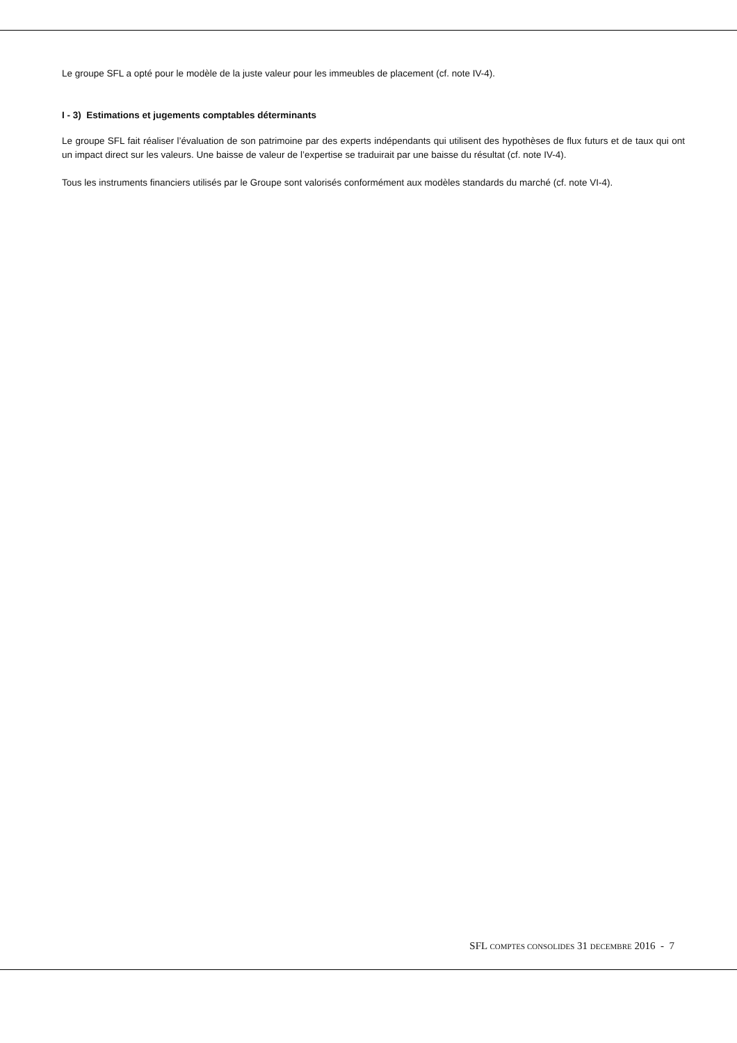Le groupe SFL a opté pour le modèle de la juste valeur pour les immeubles de placement (cf. note IV-4).
I - 3) Estimations et jugements comptables déterminants
Le groupe SFL fait réaliser l’évaluation de son patrimoine par des experts indépendants qui utilisent des hypothèses de flux futurs et de taux qui ont un impact direct sur les valeurs. Une baisse de valeur de l’expertise se traduirait par une baisse du résultat (cf. note IV-4).
Tous les instruments financiers utilisés par le Groupe sont valorisés conformément aux modèles standards du marché (cf. note VI-4).
SFL COMPTES CONSOLIDES 31 DECEMBRE 2016 - 7